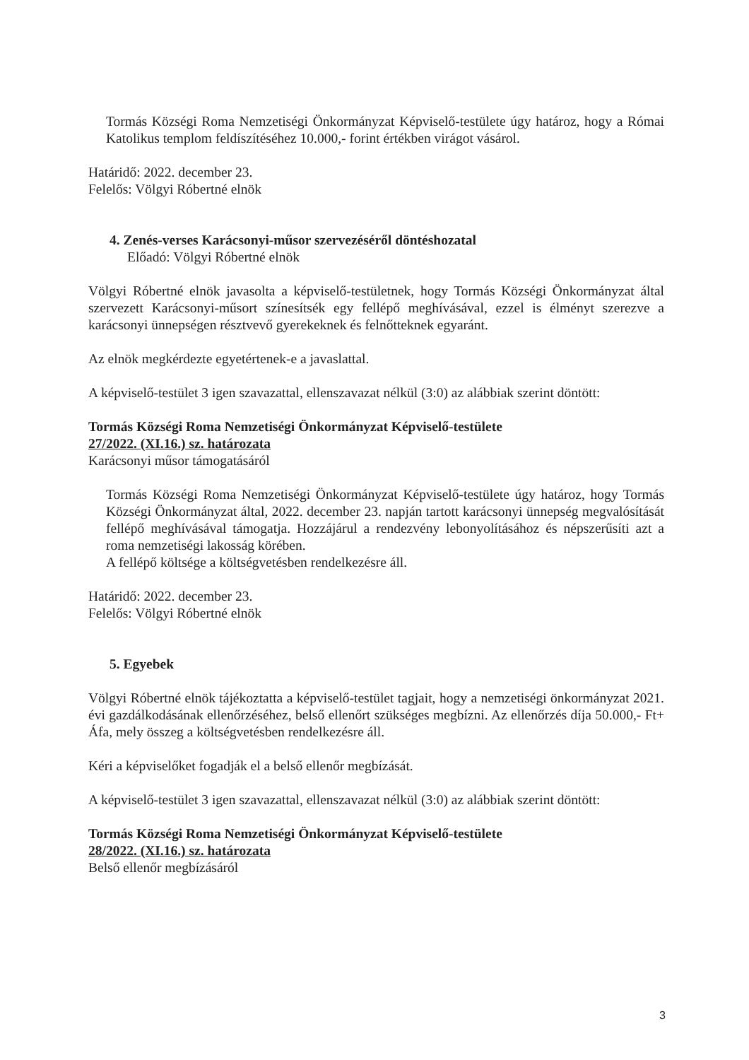Tormás Községi Roma Nemzetiségi Önkormányzat Képviselő-testülete úgy határoz, hogy a Római Katolikus templom feldíszítéséhez 10.000,- forint értékben virágot vásárol.
Határidő: 2022. december 23.
Felelős: Völgyi Róbertné elnök
4. Zenés-verses Karácsonyi-műsor szervezéséről döntéshozatal
Előadó: Völgyi Róbertné elnök
Völgyi Róbertné elnök javasolta a képviselő-testületnek, hogy Tormás Községi Önkormányzat által szervezett Karácsonyi-műsort színesítsék egy fellépő meghívásával, ezzel is élményt szerezve a karácsonyi ünnepségen résztvevő gyerekeknek és felnőtteknek egyaránt.
Az elnök megkérdezte egyetértenek-e a javaslattal.
A képviselő-testület 3 igen szavazattal, ellenszavazat nélkül (3:0) az alábbiak szerint döntött:
Tormás Községi Roma Nemzetiségi Önkormányzat Képviselő-testülete
27/2022. (XI.16.) sz. határozata
Karácsonyi műsor támogatásáról
Tormás Községi Roma Nemzetiségi Önkormányzat Képviselő-testülete úgy határoz, hogy Tormás Községi Önkormányzat által, 2022. december 23. napján tartott karácsonyi ünnepség megvalósítását fellépő meghívásával támogatja. Hozzájárul a rendezvény lebonyolításához és népszerűsíti azt a roma nemzetiségi lakosság körében.
A fellépő költsége a költségvetésben rendelkezésre áll.
Határidő: 2022. december 23.
Felelős: Völgyi Róbertné elnök
5. Egyebek
Völgyi Róbertné elnök tájékoztatta a képviselő-testület tagjait, hogy a nemzetiségi önkormányzat 2021. évi gazdálkodásának ellenőrzéséhez, belső ellenőrt szükséges megbízni. Az ellenőrzés díja 50.000,- Ft+ Áfa, mely összeg a költségvetésben rendelkezésre áll.
Kéri a képviselőket fogadják el a belső ellenőr megbízását.
A képviselő-testület 3 igen szavazattal, ellenszavazat nélkül (3:0) az alábbiak szerint döntött:
Tormás Községi Roma Nemzetiségi Önkormányzat Képviselő-testülete
28/2022. (XI.16.) sz. határozata
Belső ellenőr megbízásáról
3